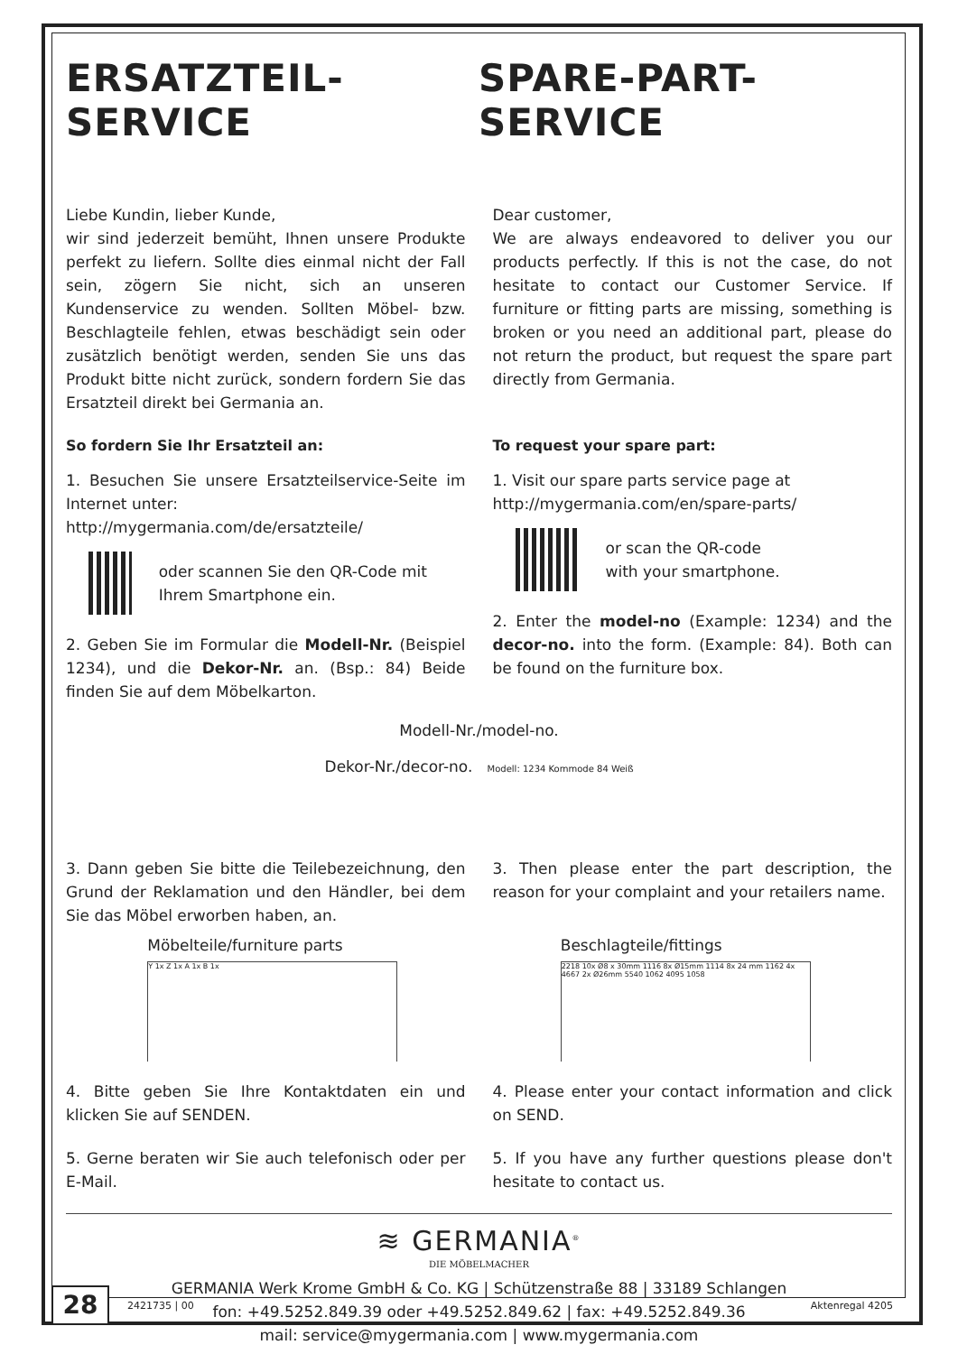ERSATZTEIL-SERVICE SPARE-PART-SERVICE
Liebe Kundin, lieber Kunde,
wir sind jederzeit bemüht, Ihnen unsere Produkte perfekt zu liefern. Sollte dies einmal nicht der Fall sein, zögern Sie nicht, sich an unseren Kundenservice zu wenden. Sollten Möbel- bzw. Beschlagteile fehlen, etwas beschädigt sein oder zusätzlich benötigt werden, senden Sie uns das Produkt bitte nicht zurück, sondern fordern Sie das Ersatzteil direkt bei Germania an.
So fordern Sie Ihr Ersatzteil an:
1. Besuchen Sie unsere Ersatzteilservice-Seite im Internet unter:
http://mygermania.com/de/ersatzteile/
oder scannen Sie den QR-Code mit Ihrem Smartphone ein.
2. Geben Sie im Formular die Modell-Nr. (Beispiel 1234), und die Dekor-Nr. an. (Bsp.: 84) Beide finden Sie auf dem Möbelkarton.
Dear customer,
We are always endeavored to deliver you our products perfectly. If this is not the case, do not hesitate to contact our Customer Service. If furniture or fitting parts are missing, something is broken or you need an additional part, please do not return the product, but request the spare part directly from Germania.
To request your spare part:
1. Visit our spare parts service page at
http://mygermania.com/en/spare-parts/
or scan the QR-code
with your smartphone.
2. Enter the model-no (Example: 1234) and the decor-no. into the form. (Example: 84). Both can be found on the furniture box.
Modell-Nr./model-no.
Dekor-Nr./decor-no. Modell: 1234 Kommode 84 Weiß
3. Dann geben Sie bitte die Teilebezeichnung, den Grund der Reklamation und den Händler, bei dem Sie das Möbel erworben haben, an.
3. Then please enter the part description, the reason for your complaint and your retailers name.
Möbelteile/furniture parts
Y 1x Z 1x A 1x B 1x
Beschlagteile/fittings
2218 10x Ø8 x 30mm 1116 8x Ø15mm 1114 8x 24 mm 1162 4x 4667 2x Ø26mm 5540 1062 4095 1058
4. Bitte geben Sie Ihre Kontaktdaten ein und klicken Sie auf SENDEN.
5. Gerne beraten wir Sie auch telefonisch oder per E-Mail.
4. Please enter your contact information and click on SEND.
5. If you have any further questions please don't hesitate to contact us.
≋ GERMANIA<sup>®</sup>
DIE MÖBELMACHER
GERMANIA Werk Krome GmbH & Co. KG | Schützenstraße 88 | 33189 Schlangen
fon: +49.5252.849.39 oder +49.5252.849.62 | fax: +49.5252.849.36
mail: service@mygermania.com | www.mygermania.com
28
2421735 | 00 Aktenregal 4205